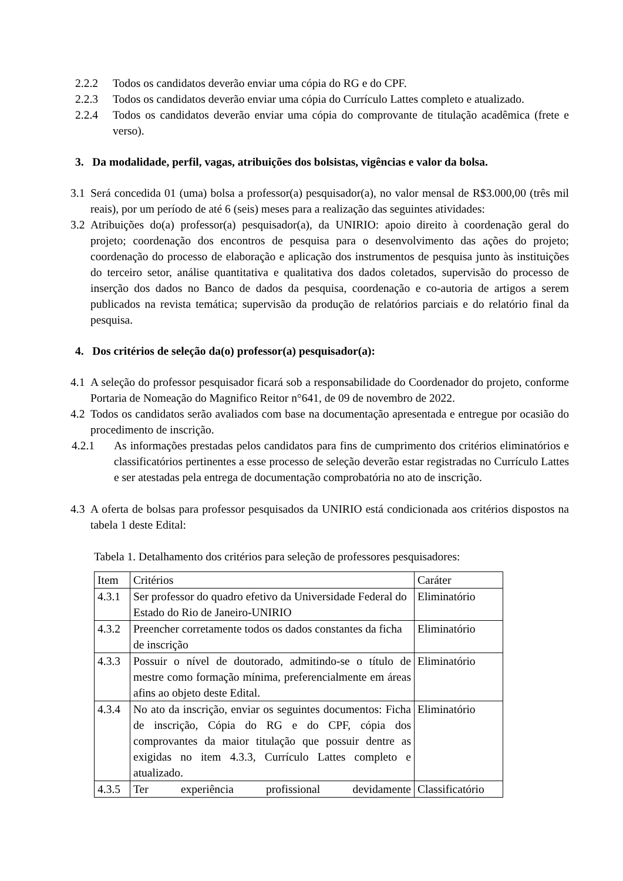2.2.2 Todos os candidatos deverão enviar uma cópia do RG e do CPF.
2.2.3 Todos os candidatos deverão enviar uma cópia do Currículo Lattes completo e atualizado.
2.2.4 Todos os candidatos deverão enviar uma cópia do comprovante de titulação acadêmica (frete e verso).
3. Da modalidade, perfil, vagas, atribuições dos bolsistas, vigências e valor da bolsa.
3.1
Será concedida 01 (uma) bolsa a professor(a) pesquisador(a), no valor mensal de R$3.000,00 (três mil reais), por um período de até 6 (seis) meses para a realização das seguintes atividades:
3.2
Atribuições do(a) professor(a) pesquisador(a), da UNIRIO: apoio direito à coordenação geral do projeto; coordenação dos encontros de pesquisa para o desenvolvimento das ações do projeto; coordenação do processo de elaboração e aplicação dos instrumentos de pesquisa junto às instituições do terceiro setor, análise quantitativa e qualitativa dos dados coletados, supervisão do processo de inserção dos dados no Banco de dados da pesquisa, coordenação e co-autoria de artigos a serem publicados na revista temática; supervisão da produção de relatórios parciais e do relatório final da pesquisa.
4. Dos critérios de seleção da(o) professor(a) pesquisador(a):
4.1
A seleção do professor pesquisador ficará sob a responsabilidade do Coordenador do projeto, conforme Portaria de Nomeação do Magnifico Reitor n°641, de 09 de novembro de 2022.
4.2
Todos os candidatos serão avaliados com base na documentação apresentada e entregue por ocasião do procedimento de inscrição.
4.2.1 As informações prestadas pelos candidatos para fins de cumprimento dos critérios eliminatórios e classificatórios pertinentes a esse processo de seleção deverão estar registradas no Currículo Lattes e ser atestadas pela entrega de documentação comprobatória no ato de inscrição.
4.3
A oferta de bolsas para professor pesquisados da UNIRIO está condicionada aos critérios dispostos na tabela 1 deste Edital:
Tabela 1. Detalhamento dos critérios para seleção de professores pesquisadores:
| Item | Critérios | Caráter |
| 4.3.1 | Ser professor do quadro efetivo da Universidade Federal do Estado do Rio de Janeiro-UNIRIO | Eliminatório |
| 4.3.2 | Preencher corretamente todos os dados constantes da ficha de inscrição | Eliminatório |
| 4.3.3 | Possuir o nível de doutorado, admitindo-se o título de mestre como formação mínima, preferencialmente em áreas afins ao objeto deste Edital. | Eliminatório |
| 4.3.4 | No ato da inscrição, enviar os seguintes documentos: Ficha de inscrição, Cópia do RG e do CPF, cópia dos comprovantes da maior titulação que possuir dentre as exigidas no item 4.3.3, Currículo Lattes completo e atualizado. | Eliminatório |
| 4.3.5 | Ter experiência profissional devidamente | Classificatório |